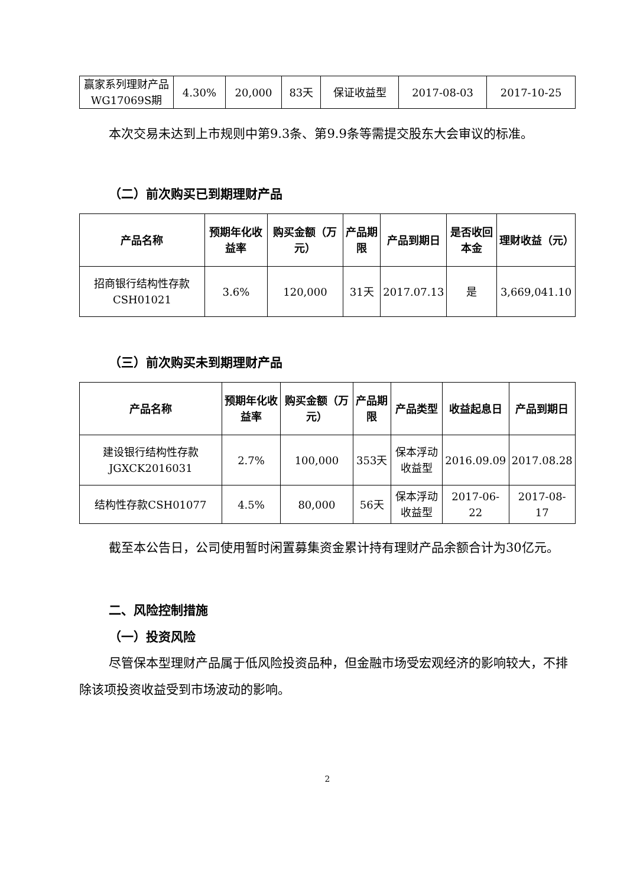| 赢家系列理财产品WG17069S期 | 4.30% | 20,000 | 83天 | 保证收益型 | 2017-08-03 | 2017-10-25 |
本次交易未达到上市规则中第9.3条、第9.9条等需提交股东大会审议的标准。
（二）前次购买已到期理财产品
| 产品名称 | 预期年化收益率 | 购买金额（万元） | 产品期限 | 产品到期日 | 是否收回本金 | 理财收益（元） |
| --- | --- | --- | --- | --- | --- | --- |
| 招商银行结构性存款CSH01021 | 3.6% | 120,000 | 31天 | 2017.07.13 | 是 | 3,669,041.10 |
（三）前次购买未到期理财产品
| 产品名称 | 预期年化收益率 | 购买金额（万元） | 产品期限 | 产品类型 | 收益起息日 | 产品到期日 |
| --- | --- | --- | --- | --- | --- | --- |
| 建设银行结构性存款JGXCK2016031 | 2.7% | 100,000 | 353天 | 保本浮动收益型 | 2016.09.09 | 2017.08.28 |
| 结构性存款CSH01077 | 4.5% | 80,000 | 56天 | 保本浮动收益型 | 2017-06-22 | 2017-08-17 |
截至本公告日，公司使用暂时闲置募集资金累计持有理财产品余额合计为30亿元。
二、风险控制措施
（一）投资风险
尽管保本型理财产品属于低风险投资品种，但金融市场受宏观经济的影响较大，不排除该项投资收益受到市场波动的影响。
2